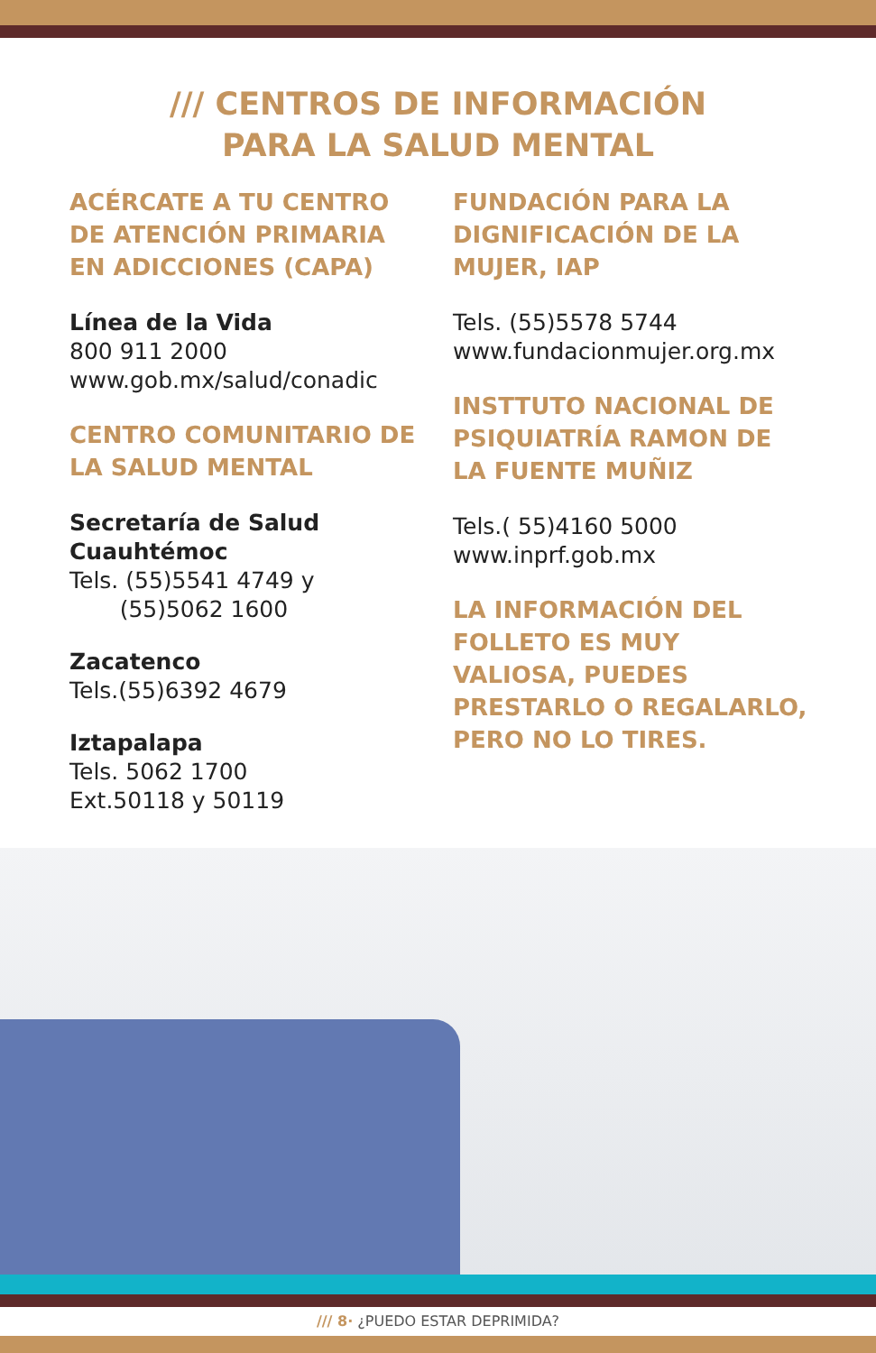/// CENTROS DE INFORMACIÓN
PARA LA SALUD MENTAL
ACÉRCATE A TU CENTRO DE ATENCIÓN PRIMARIA EN ADICCIONES (CAPA)
Línea de la Vida
800 911 2000
www.gob.mx/salud/conadic
CENTRO COMUNITARIO DE LA SALUD MENTAL
Secretaría de Salud Cuauhtémoc
Tels. (55)5541 4749 y
(55)5062 1600
Zacatenco
Tels.(55)6392 4679
Iztapalapa
Tels. 5062 1700
Ext.50118 y 50119
FUNDACIÓN PARA LA DIGNIFICACIÓN DE LA MUJER, IAP
Tels. (55)5578 5744
www.fundacionmujer.org.mx
INSTTUTO NACIONAL DE PSIQUIATRÍA RAMON DE LA FUENTE MUÑIZ
Tels.( 55)4160 5000
www.inprf.gob.mx
LA INFORMACIÓN DEL FOLLETO ES MUY VALIOSA, PUEDES PRESTARLO O REGALARLO, PERO NO LO TIRES.
/// 8· ¿PUEDO ESTAR DEPRIMIDA?